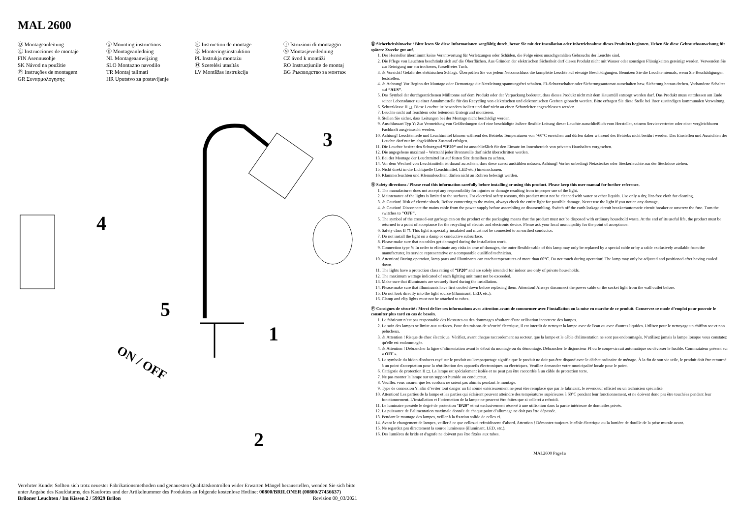MAL 2600
Ⓓ Montageanleitung
Ⓖ Mounting instructions
Ⓕ Instruction de montage
Ⓘ Istruzioni di montaggio
Ⓔ Instrucciones de montaje
Ⓓ Montageanledning
Ⓢ Monteringsinstruktion
Ⓝ Montasjeveiledning
FIN Asennusohje
NL Montageaanwijzing
PL Instrukja montażu
CZ ávod k montáži
SK Návod na použitie
SLO Montazno navodilo
Ⓗ Szerelési utasítás
RO Instrucțiunile de montaj
Ⓟ Instruções de montagem
TR Montaj talimati
LV Montāžas instrukcija
BG Ръководство за монтаж
GR Συναρμολογησης
HR Uputstvo za postavljanje
3
4
5
1
2
ON / OFF
Verehrter Kunde: Sollten sich trotz neuester Fabrikationsmethoden und genauesten Qualitätskontrollen wider Erwarten Mängel herausstellen, wenden Sie sich bitte unter Angabe des Kaufdatums, des Kaufortes und der Artikelnummer des Produktes an folgende kostenlose Hotline: 00800/BRILONER (00800/27456637) Briloner Leuchten / Im Kissen 2 / 59929 Brilon Revision 00_03/2021
Ⓓ Sicherheitshinweise / Bitte lesen Sie diese Informationen sorgfältig durch, bevor Sie mit der Installation oder Inbetriebnahme dieses Produkts beginnen. Heben Sie diese Gebrauchsanweisung für spätere Zwecke gut auf.
1. Der Hersteller übernimmt keine Verantwortung für Verletzungen oder Schäden, die Folge eines unsachgemäßen Gebrauchs der Leuchte sind.
2. Die Pflege von Leuchten beschränkt sich auf die Oberflächen. Aus Gründen der elektrischen Sicherheit darf dieses Produkt nicht mit Wasser oder sonstigen Flüssigkeiten gereinigt werden. Verwenden Sie zur Reinigung nur ein trockenes, fusselfreies Tuch.
3. ⚠ Vorsicht! Gefahr des elektrischen Schlags. Überprüfen Sie vor jedem Netzanschluss die komplette Leuchte auf etwaige Beschädigungen. Benutzen Sie die Leuchte niemals, wenn Sie Beschädigungen feststellen.
4. ⚠ Achtung! Vor Beginn der Montage oder Demontage die Netzleitung spannungsfrei schalten. FI–Schutzschalter oder Sicherungsautomat ausschalten bzw. Sicherung heraus drehen. Vorhandene Schalter auf “AUS”.
5. Das Symbol der durchgestrichenen Mülltonne auf dem Produkt oder der Verpackung bedeutet, dass dieses Produkt nicht mit dem Hausmüll entsorgt werden darf. Das Produkt muss stattdessen am Ende seiner Lebensdauer zu einer Annahmestelle für das Recycling von elektrischen und elektronischen Geräten gebracht werden. Bitte erfragen Sie diese Stelle bei Ihrer zuständigen kommunalen Verwaltung.
6. Schutzklasse II ◻. Diese Leuchte ist besonders isoliert und darf nicht an einen Schutzleiter angeschlossen werden.
7. Leuchte nicht auf feuchtem oder leitendem Untergrund montieren.
8. Stellen Sie sicher, dass Leitungen bei der Montage nicht beschädigt werden.
9. Anschlussart Typ Y: Zur Vermeidung von Gefährdungen darf eine beschädigte äußere flexible Leitung dieser Leuchte ausschließlich vom Hersteller, seinem Servicevertreter oder einer vergleichbaren Fachkraft ausgetauscht werden.
10. Achtung! Leuchtenteile und Leuchtmittel können während des Betriebs Temperaturen von >60°C erreichen und dürfen daher während des Betriebs nicht berührt werden. Das Einstellen und Ausrichten der Leuchte darf nur im abgekühlten Zustand erfolgen.
11. Die Leuchte besitzt den Schutzgrad “IP20“ und ist ausschließlich für den Einsatz im Innenbereich von privaten Haushalten vorgesehen.
12. Die angegebene maximal – Wattzahl jeder Brennstelle darf nicht überschritten werden.
13. Bei der Montage der Leuchtmittel ist auf festen Sitz derselben zu achten.
14. Vor dem Wechsel von Leuchtmitteln ist darauf zu achten, dass diese zuerst auskühlen müssen. Achtung! Vorher unbedingt Netzstecker oder Steckerleuchte aus der Steckdose ziehen.
15. Nicht direkt in die Lichtquelle (Leuchtmittel, LED etc.) hineinschauen.
16. Klammerleuchten und Klemmleuchten dürfen nicht an Rohren befestigt werden.
Ⓖ Safety directions / Please read this information carefully before installing or using this product. Please keep this user manual for further reference.
1. The manufacturer does not accept any responsibility for injuries or damage resulting from improper use of the light.
2. Maintenance of the lights is limited to the surfaces. For electrical safety reasons, this product must not be cleaned with water or other liquids. Use only a dry, lint-free cloth for cleaning.
3. ⚠ Caution! Risk of electric shock. Before connecting to the mains, always check the entire light for possible damage. Never use the light if you notice any damage.
4. ⚠ Caution! Disconnect the mains cable from the power supply before assembling or disassembling. Switch off the earth leakage circuit breaker/automatic circuit breaker or unscrew the fuse. Turn the switches to "OFF".
5. The symbol of the crossed-out garbage can on the product or the packaging means that the product must not be disposed with ordinary household waste. At the end of its useful life, the product must be returned to a point of acceptance for the recycling of electric and electronic device. Please ask your local municipality for the point of acceptance.
6. Safety class II ◻. This light is specially insulated and must not be connected to an earthed conductor.
7. Do not install the light on a damp or conductive subsurface.
8. Please make sure that no cables get damaged during the installation work.
9. Connection type Y: In order to eliminate any risks in case of damages, the outer flexible cable of this lamp may only be replaced by a special cable or by a cable exclusively available from the manufacturer, its service representative or a comparable qualified technician.
10. Attention! During operation, lamp parts and illuminants can reach temperatures of more than 60°C. Do not touch during operation! The lamp may only be adjusted and positioned after having cooled down.
11. The lights have a protection class rating of “IP20“ and are solely intended for indoor use only of private households.
12. The maximum wattage indicated of each lighting unit must not be exceeded.
13. Make sure that illuminants are securely fixed during the installation.
14. Please make sure that illuminants have first cooled down before replacing them. Attention! Always disconnect the power cable or the socket light from the wall outlet before.
15. Do not look directly into the light source (illuminant, LED, etc.).
16. Clamp and clip lights must not be attached to tubes.
Ⓕ Consignes de sécurité / Merci de lire ces informations avec attention avant de commencer avec l’installation ou la mise en marche de ce produit. Conservez ce mode d’emploi pour pouvoir le consulter plus tard en cas de besoin.
1. Le fabricant n’est pas responsable des blessures ou des dommages résultant d’une utilisation incorrecte des lampes.
2. Le soin des lampes se limite aux surfaces. Pour des raisons de sécurité électrique, il est interdit de nettoyer la lampe avec de l'eau ou avec d'autres liquides. Utilisez pour le nettoyage un chiffon sec et non pelucheux.
3. ⚠ Attention ! Risque de choc électrique. Vérifiez, avant chaque raccordement au secteur, que la lampe et le câble d'alimentation ne sont pas endommagés. N'utilisez jamais la lampe lorsque vous constatez qu'elle est endommagée.
4. ⚠ Attention ! Débrancher la ligne d’alimentation avant le début du montage ou du démontage. Débrancher le disjoncteur FI ou le coupe-circuit automatique ou dévisser le fusible. Commutateur présent sur « OFF ».
5. Le symbole du bidon d'ordures rayé sur le produit ou l'empaquetage signifie que le produit ne doit pas être disposé avec le déchet ordinaire de ménage. À la fin de son vie utile, le produit doit être retourné à un point d'acceptation pour la réutilisation des appareils électroniques ou électriques. Veuillez demander votre municipalité locale pour le point.
6. Catégorie de protection II ◻. La lampe est spécialement isolée et ne peut pas être raccordée à un câble de protection terre.
7. Ne pas monter la lampe sur un support humide ou conducteur.
8. Veuillez vous assurer que les cordons ne soient pas abîmés pendant le montage.
9. Type de connexion Y: afin d’éviter tout danger un fil abîmé extérieurement ne peut être remplacé que par le fabricant, le revendeur officiel ou un technicien spécialisé.
10. Attention! Les parties de la lampe et les parties qui éclairent peuvent atteindre des températures supérieures à 60°C pendant leur fonctionnement, et ne doivent donc pas être touchées pendant leur fonctionnement. L’installation et l’orientation de la lampe ne peuvent être faites que si celle-ci a refroidi.
11. Le luminaire possède le degré de protection "IP20" et est exclusivement réservé à une utilisation dans la partie intérieure de domiciles privés.
12. La puissance de l’alimentation maximale donnée de chaque point d’allumage ne doit pas être dépassée.
13. Pendant le montage des lampes, veiller à la fixation solide de celles ci.
14. Avant le changement de lampes, veiller à ce que celles-ci refroidissent d’abord. Attention ! Démontez toujours le câble électrique ou la lumière de douille de la prise murale avant.
15. Ne regardez pas directement la source lumineuse (illuminant, LED, etc.).
16. Des lumières de bride et d'agrafe ne doivent pas être fixées aux tubes.
MAL2600 Page1a